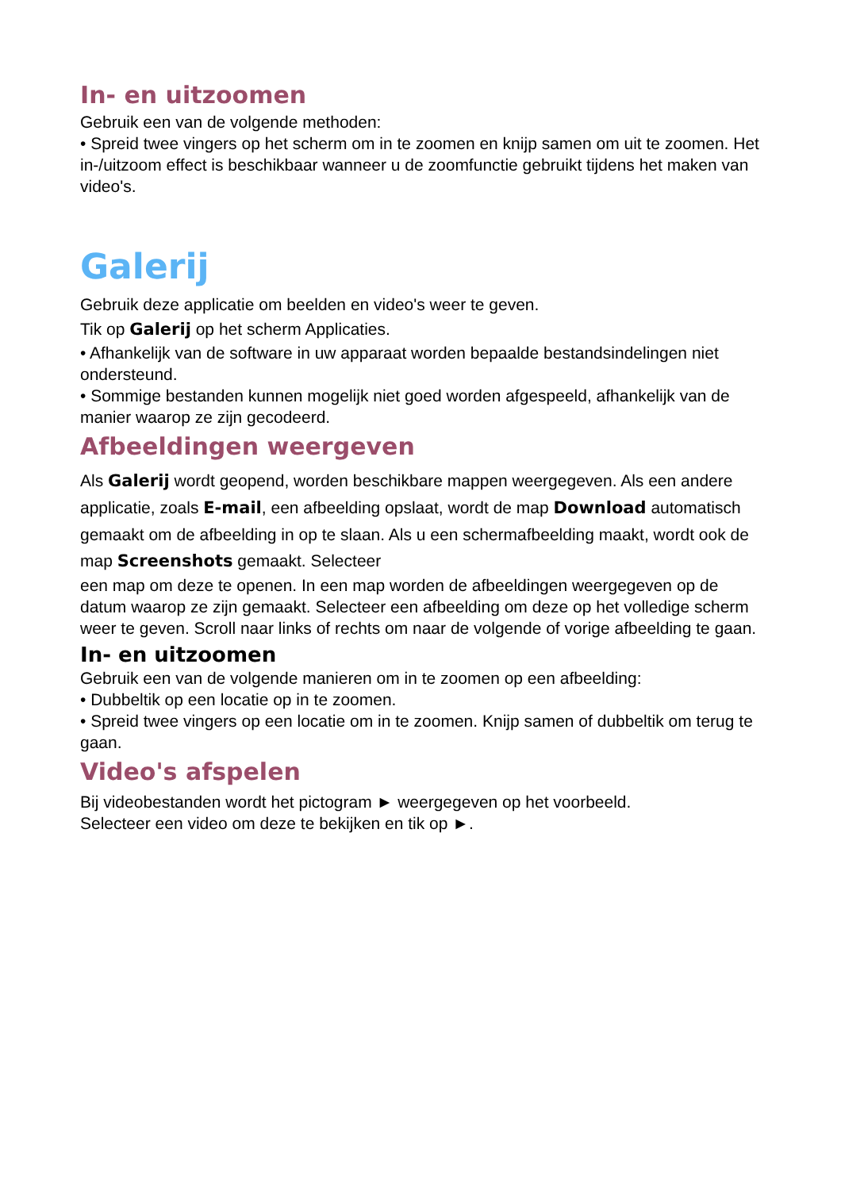In- en uitzoomen
Gebruik een van de volgende methoden:
• Spreid twee vingers op het scherm om in te zoomen en knijp samen om uit te zoomen. Het in-/uitzoom effect is beschikbaar wanneer u de zoomfunctie gebruikt tijdens het maken van video's.
Galerij
Gebruik deze applicatie om beelden en video's weer te geven.
Tik op Galerij op het scherm Applicaties.
• Afhankelijk van de software in uw apparaat worden bepaalde bestandsindelingen niet ondersteund.
• Sommige bestanden kunnen mogelijk niet goed worden afgespeeld, afhankelijk van de manier waarop ze zijn gecodeerd.
Afbeeldingen weergeven
Als Galerij wordt geopend, worden beschikbare mappen weergegeven. Als een andere applicatie, zoals E-mail, een afbeelding opslaat, wordt de map Download automatisch gemaakt om de afbeelding in op te slaan. Als u een schermafbeelding maakt, wordt ook de map Screenshots gemaakt. Selecteer
een map om deze te openen. In een map worden de afbeeldingen weergegeven op de datum waarop ze zijn gemaakt. Selecteer een afbeelding om deze op het volledige scherm weer te geven. Scroll naar links of rechts om naar de volgende of vorige afbeelding te gaan.
In- en uitzoomen
Gebruik een van de volgende manieren om in te zoomen op een afbeelding:
• Dubbeltik op een locatie op in te zoomen.
• Spreid twee vingers op een locatie om in te zoomen. Knijp samen of dubbeltik om terug te gaan.
Video's afspelen
Bij videobestanden wordt het pictogram ► weergegeven op het voorbeeld.
Selecteer een video om deze te bekijken en tik op ►.